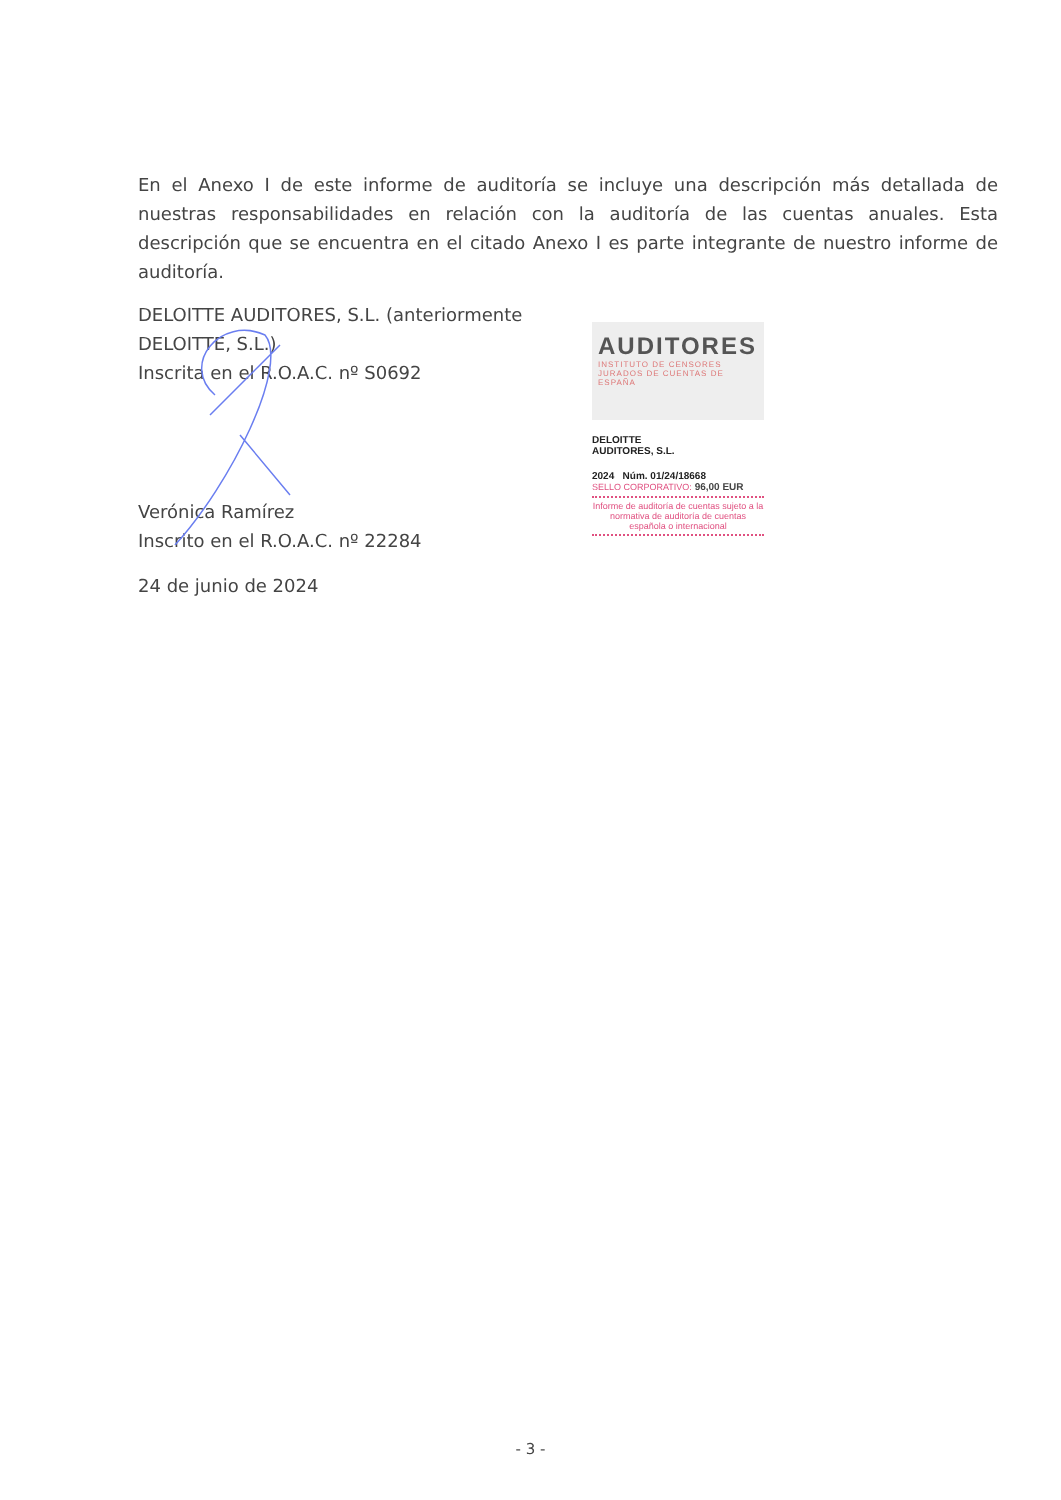En el Anexo I de este informe de auditoría se incluye una descripción más detallada de nuestras responsabilidades en relación con la auditoría de las cuentas anuales. Esta descripción que se encuentra en el citado Anexo I es parte integrante de nuestro informe de auditoría.
DELOITTE AUDITORES, S.L. (anteriormente DELOITTE, S.L.)
Inscrita en el R.O.A.C. nº S0692
Verónica Ramírez
Inscrito en el R.O.A.C. nº 22284
24 de junio de 2024
AUDITORES
INSTITUTO DE CENSORES JURADOS DE CUENTAS DE ESPAÑA
DELOITTE
AUDITORES, S.L.
2024 Núm. 01/24/18668
SELLO CORPORATIVO: 96,00 EUR
Informe de auditoría de cuentas sujeto a la normativa de auditoría de cuentas española o internacional
- 3 -